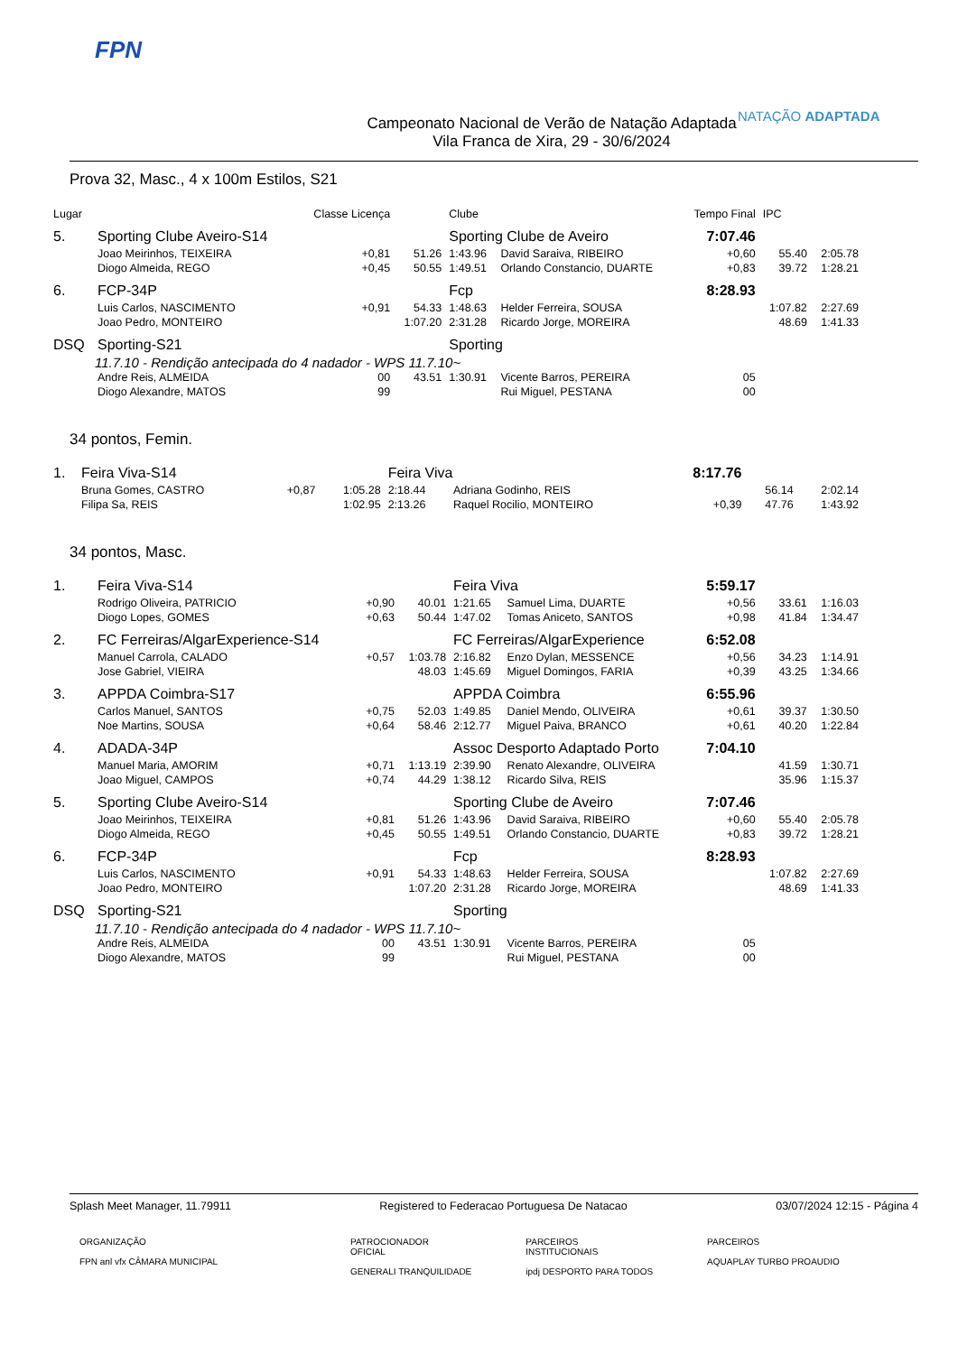FPN
Campeonato Nacional de Verão de Natação Adaptada
Vila Franca de Xira, 29 - 30/6/2024
NATAÇÃO ADAPTADA
Prova 32, Masc., 4 x 100m Estilos, S21
| Lugar | | Classe Licença | | Clube | | Tempo Final | IPC | |
| 5. | Sporting Clube Aveiro-S14 | | | Sporting Clube de Aveiro | | 7:07.46 | | |
| | Joao Meirinhos, TEIXEIRA | +0,81 | 51.26 | 1:43.96 | David Saraiva, RIBEIRO | +0,60 | 55.40 | 2:05.78 |
| | Diogo Almeida, REGO | +0,45 | 50.55 | 1:49.51 | Orlando Constancio, DUARTE | +0,83 | 39.72 | 1:28.21 |
| 6. | FCP-34P | | | Fcp | | 8:28.93 | | |
| | Luis Carlos, NASCIMENTO | +0,91 | 54.33 | 1:48.63 | Helder Ferreira, SOUSA | | 1:07.82 | 2:27.69 |
| | Joao Pedro, MONTEIRO | | 1:07.20 | 2:31.28 | Ricardo Jorge, MOREIRA | | 48.69 | 1:41.33 |
| DSQ | Sporting-S21 | | | Sporting | | | | |
| 11.7.10 - Rendição antecipada do 4 nadador - WPS 11.7.10~ | | | | | | | | |
| | Andre Reis, ALMEIDA | 00 | 43.51 | 1:30.91 | Vicente Barros, PEREIRA | 05 | | |
| | Diogo Alexandre, MATOS | 99 | | | Rui Miguel, PESTANA | 00 | | |
34 pontos, Femin.
| 1. | Feira Viva-S14 | | | Feira Viva | | 8:17.76 | | |
| | Bruna Gomes, CASTRO | +0,87 | 1:05.28 | 2:18.44 | Adriana Godinho, REIS | | 56.14 | 2:02.14 |
| | Filipa Sa, REIS | | 1:02.95 | 2:13.26 | Raquel Rocilio, MONTEIRO | +0,39 | 47.76 | 1:43.92 |
34 pontos, Masc.
| 1. | Feira Viva-S14 | | | Feira Viva | | 5:59.17 | | |
| | Rodrigo Oliveira, PATRICIO | +0,90 | 40.01 | 1:21.65 | Samuel Lima, DUARTE | +0,56 | 33.61 | 1:16.03 |
| | Diogo Lopes, GOMES | +0,63 | 50.44 | 1:47.02 | Tomas Aniceto, SANTOS | +0,98 | 41.84 | 1:34.47 |
| 2. | FC Ferreiras/AlgarExperience-S14 | | | FC Ferreiras/AlgarExperience | | 6:52.08 | | |
| | Manuel Carrola, CALADO | +0,57 | 1:03.78 | 2:16.82 | Enzo Dylan, MESSENCE | +0,56 | 34.23 | 1:14.91 |
| | Jose Gabriel, VIEIRA | | 48.03 | 1:45.69 | Miguel Domingos, FARIA | +0,39 | 43.25 | 1:34.66 |
| 3. | APPDA Coimbra-S17 | | | APPDA Coimbra | | 6:55.96 | | |
| | Carlos Manuel, SANTOS | +0,75 | 52.03 | 1:49.85 | Daniel Mendo, OLIVEIRA | +0,61 | 39.37 | 1:30.50 |
| | Noe Martins, SOUSA | +0,64 | 58.46 | 2:12.77 | Miguel Paiva, BRANCO | +0,61 | 40.20 | 1:22.84 |
| 4. | ADADA-34P | | | Assoc Desporto Adaptado Porto | | 7:04.10 | | |
| | Manuel Maria, AMORIM | +0,71 | 1:13.19 | 2:39.90 | Renato Alexandre, OLIVEIRA | | 41.59 | 1:30.71 |
| | Joao Miguel, CAMPOS | +0,74 | 44.29 | 1:38.12 | Ricardo Silva, REIS | | 35.96 | 1:15.37 |
| 5. | Sporting Clube Aveiro-S14 | | | Sporting Clube de Aveiro | | 7:07.46 | | |
| | Joao Meirinhos, TEIXEIRA | +0,81 | 51.26 | 1:43.96 | David Saraiva, RIBEIRO | +0,60 | 55.40 | 2:05.78 |
| | Diogo Almeida, REGO | +0,45 | 50.55 | 1:49.51 | Orlando Constancio, DUARTE | +0,83 | 39.72 | 1:28.21 |
| 6. | FCP-34P | | | Fcp | | 8:28.93 | | |
| | Luis Carlos, NASCIMENTO | +0,91 | 54.33 | 1:48.63 | Helder Ferreira, SOUSA | | 1:07.82 | 2:27.69 |
| | Joao Pedro, MONTEIRO | | 1:07.20 | 2:31.28 | Ricardo Jorge, MOREIRA | | 48.69 | 1:41.33 |
| DSQ | Sporting-S21 | | | Sporting | | | | |
| 11.7.10 - Rendição antecipada do 4 nadador - WPS 11.7.10~ | | | | | | | | |
| | Andre Reis, ALMEIDA | 00 | 43.51 | 1:30.91 | Vicente Barros, PEREIRA | 05 | | |
| | Diogo Alexandre, MATOS | 99 | | | Rui Miguel, PESTANA | 00 | | |
Splash Meet Manager, 11.79911 Registered to Federacao Portuguesa De Natacao 03/07/2024 12:15 - Página 4
ORGANIZAÇÃO
FPN anl vfx CÂMARA MUNICIPAL
PATROCIONADOR
OFICIAL
GENERALI TRANQUILIDADE
PARCEIROS
INSTITUCIONAIS
ipdj DESPORTO PARA TODOS
PARCEIROS
AQUAPLAY TURBO PROAUDIO